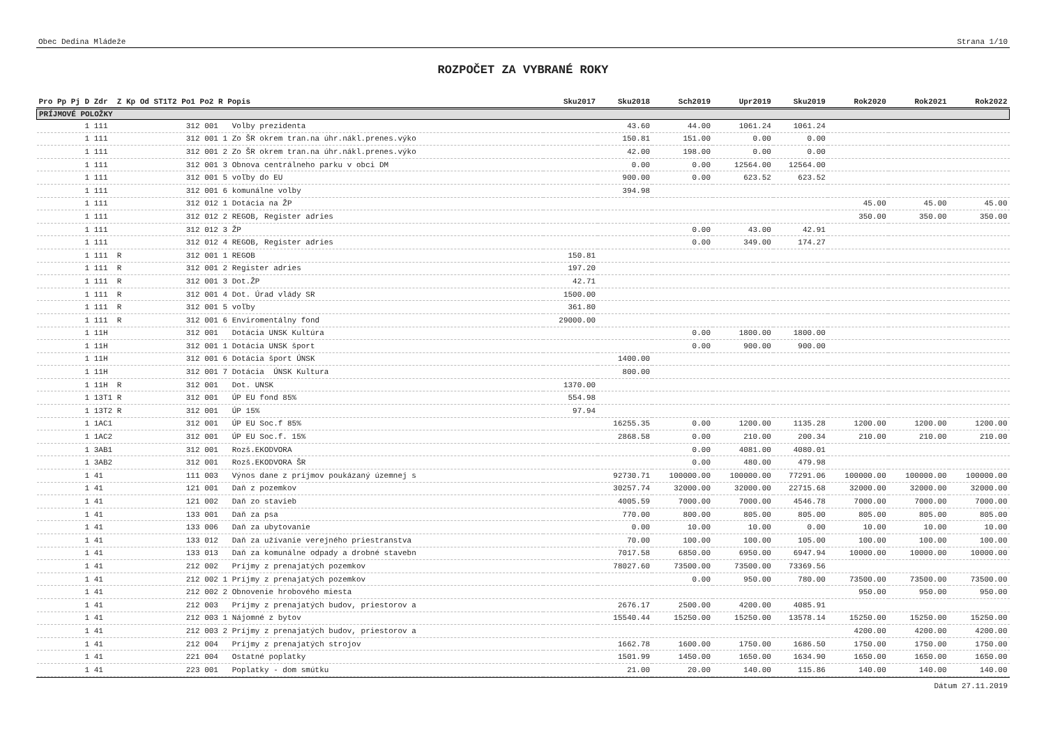Obec Dedina Mládeže Strana 1/10
ROZPOČET ZA VYBRANÉ ROKY
| Pro Pp Pj D Zdr Z Kp Od ST1T2 Po1 Po2 R Popis | Sku2017 | Sku2018 | Sch2019 | Upr2019 | Sku2019 | Rok2020 | Rok2021 | Rok2022 |
| --- | --- | --- | --- | --- | --- | --- | --- | --- |
| PRÍJMOVÉ POLOŽKY | | | | | | | | |
| 1 111 312 001 Volby prezidenta | | 43.60 | 44.00 | 1061.24 | 1061.24 | | | |
| 1 111 312 001 1 Zo ŠR okrem tran.na úhr.nákl.prenes.výko | | 150.81 | 151.00 | 0.00 | 0.00 | | | |
| 1 111 312 001 2 Zo ŠR okrem tran.na úhr.nákl.prenes.výko | | 42.00 | 198.00 | 0.00 | 0.00 | | | |
| 1 111 312 001 3 Obnova centrálneho parku v obci DM | | 0.00 | 0.00 | 12564.00 | 12564.00 | | | |
| 1 111 312 001 5 voľby do EU | | 900.00 | 0.00 | 623.52 | 623.52 | | | |
| 1 111 312 001 6 komunálne volby | | 394.98 | | | | | | |
| 1 111 312 012 1 Dotácia na ŽP | | | | | | 45.00 | 45.00 | 45.00 |
| 1 111 312 012 2 REGOB, Register adries | | | | | | 350.00 | 350.00 | 350.00 |
| 1 111 312 012 3 ŽP | | | 0.00 | 43.00 | 42.91 | | | |
| 1 111 312 012 4 REGOB, Register adries | | | 0.00 | 349.00 | 174.27 | | | |
| 1 111 R 312 001 1 REGOB | 150.81 | | | | | | | |
| 1 111 R 312 001 2 Register adries | 197.20 | | | | | | | |
| 1 111 R 312 001 3 Dot.ŽP | 42.71 | | | | | | | |
| 1 111 R 312 001 4 Dot. Úrad vlády SR | 1500.00 | | | | | | | |
| 1 111 R 312 001 5 voľby | 361.80 | | | | | | | |
| 1 111 R 312 001 6 Enviromentálny fond | 29000.00 | | | | | | | |
| 1 11H 312 001 Dotácia UNSK Kultúra | | | 0.00 | 1800.00 | 1800.00 | | | |
| 1 11H 312 001 1 Dotácia UNSK šport | | | 0.00 | 900.00 | 900.00 | | | |
| 1 11H 312 001 6 Dotácia šport ÚNSK | | 1400.00 | | | | | | |
| 1 11H 312 001 7 Dotácia ÚNSK Kultura | | 800.00 | | | | | | |
| 1 11H R 312 001 Dot. UNSK | 1370.00 | | | | | | | |
| 1 13T1 R 312 001 ÚP EU fond 85% | 554.98 | | | | | | | |
| 1 13T2 R 312 001 ÚP 15% | 97.94 | | | | | | | |
| 1 1AC1 312 001 ÚP EU Soc.f 85% | | 16255.35 | 0.00 | 1200.00 | 1135.28 | 1200.00 | 1200.00 | 1200.00 |
| 1 1AC2 312 001 ÚP EU Soc.f. 15% | | 2868.58 | 0.00 | 210.00 | 200.34 | 210.00 | 210.00 | 210.00 |
| 1 3AB1 312 001 Rozš.EKODVORA | | | 0.00 | 4081.00 | 4080.01 | | | |
| 1 3AB2 312 001 Rozš.EKODVORA ŠR | | | 0.00 | 480.00 | 479.98 | | | |
| 1 41 111 003 Výnos dane z príjmov poukázaný územnej s | | 92730.71 | 100000.00 | 100000.00 | 77291.06 | 100000.00 | 100000.00 | 100000.00 |
| 1 41 121 001 Daň z pozemkov | | 30257.74 | 32000.00 | 32000.00 | 22715.68 | 32000.00 | 32000.00 | 32000.00 |
| 1 41 121 002 Daň zo stavieb | | 4005.59 | 7000.00 | 7000.00 | 4546.78 | 7000.00 | 7000.00 | 7000.00 |
| 1 41 133 001 Daň za psa | | 770.00 | 800.00 | 805.00 | 805.00 | 805.00 | 805.00 | 805.00 |
| 1 41 133 006 Daň za ubytovanie | | 0.00 | 10.00 | 10.00 | 0.00 | 10.00 | 10.00 | 10.00 |
| 1 41 133 012 Daň za užívanie verejného priestranstva | | 70.00 | 100.00 | 100.00 | 105.00 | 100.00 | 100.00 | 100.00 |
| 1 41 133 013 Daň za komunálne odpady a drobné stavebn | | 7017.58 | 6850.00 | 6950.00 | 6947.94 | 10000.00 | 10000.00 | 10000.00 |
| 1 41 212 002 Príjmy z prenajatých pozemkov | | 78027.60 | 73500.00 | 73500.00 | 73369.56 | | | |
| 1 41 212 002 1 Príjmy z prenajatých pozemkov | | | 0.00 | 950.00 | 780.00 | 73500.00 | 73500.00 | 73500.00 |
| 1 41 212 002 2 Obnovenie hrobového miesta | | | | | | 950.00 | 950.00 | 950.00 |
| 1 41 212 003 Príjmy z prenajatých budov, priestorov a | | 2676.17 | 2500.00 | 4200.00 | 4085.91 | | | |
| 1 41 212 003 1 Nájomné z bytov | | 15540.44 | 15250.00 | 15250.00 | 13578.14 | 15250.00 | 15250.00 | 15250.00 |
| 1 41 212 003 2 Príjmy z prenajatých budov, priestorov a | | | | | | 4200.00 | 4200.00 | 4200.00 |
| 1 41 212 004 Príjmy z prenajatých strojov | | 1662.78 | 1600.00 | 1750.00 | 1686.50 | 1750.00 | 1750.00 | 1750.00 |
| 1 41 221 004 Ostatné poplatky | | 1501.99 | 1450.00 | 1650.00 | 1634.90 | 1650.00 | 1650.00 | 1650.00 |
| 1 41 223 001 Poplatky - dom smútku | | 21.00 | 20.00 | 140.00 | 115.86 | 140.00 | 140.00 | 140.00 |
Dátum 27.11.2019